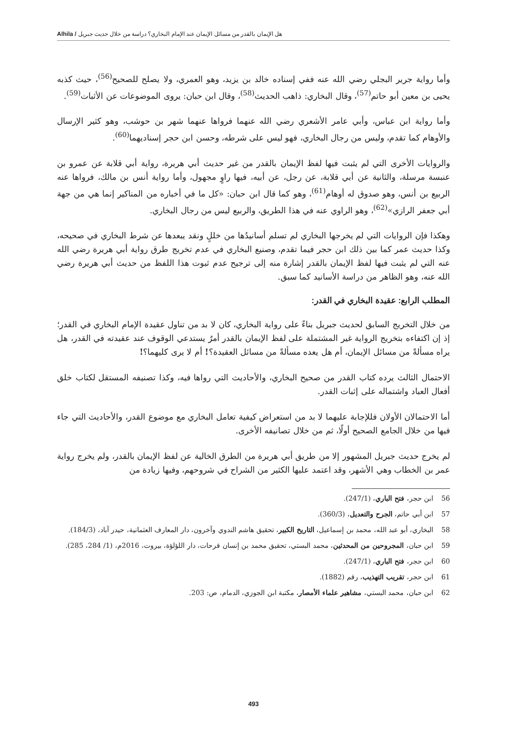هل الإيمان بالقدر من مسائل الإيمان عند الإمام البخاري؟ دراسة من خلال حديث جبريل / Alhila
وأما رواية جرير البجلي رضي الله عنه ففي إسناده خالد بن يزيد، وهو العمري، ولا يصلح للصحيح<sup>(56)</sup>، حيث كذبه يحيى بن معين أبو حاتم<sup>(57)</sup>، وقال البخاري: ذاهب الحديث<sup>(58)</sup>، وقال ابن حبان: يروى الموضوعات عن الأثبات<sup>(59)</sup>.
وأما رواية ابن عباس، وأبي عامر الأشعري رضي الله عنهما فرواها عنهما شهر بن حوشب، وهو كثير الإرسال والأوهام كما تقدم، وليس من رجال البخاري، فهو ليس على شرطه، وحسن ابن حجر إسناديهما<sup>(60)</sup>.
والروايات الأخرى التي لم يثبت فيها لفظ الإيمان بالقدر من غير حديث أبي هريرة، رواية أبي قلابة عن عمرو بن عنبسة مرسلة، والثانية عن أبي قلابة، عن رجل، عن أبيه، فيها راوٍ مجهول، وأما رواية أنس بن مالك، فرواها عنه الربيع بن أنس، وهو صدوق له أوهام<sup>(61)</sup>، وهو كما قال ابن حبان: «كل ما في أخباره من المناكير إنما هي من جهة أبي جعفر الرازي»<sup>(62)</sup>، وهو الراوي عنه في هذا الطريق، والربيع ليس من رجال البخاري.
وهكذا فإن الروايات التي لم يخرجها البخاري لم تسلم أسانيدُها من خللٍ ونقد يبعدها عن شرط البخاري في صحيحه، وكذا حديث عمر كما بين ذلك ابن حجر فيما تقدم، وصنيع البخاري في عدم تخريج طرق رواية أبي هريرة رضي الله عنه التي لم يثبت فيها لفظ الإيمان بالقدر إشارة منه إلى ترجيح عدم ثبوت هذا اللفظ من حديث أبي هريرة رضي الله عنه، وهو الظاهر من دراسة الأسانيد كما سبق.
المطلب الرابع: عقيدة البخاري في القدر:
من خلال التخريج السابق لحديث جبريل بناءً على رواية البخاري، كان لا بد من تناول عقيدة الإمام البخاري في القدر؛ إذ إن اكتفاءه بتخريج الرواية غير المشتملة على لفظ الإيمان بالقدر أمرٌ يستدعي الوقوف عند عقيدته في القدر، هل يراه مسألةً من مسائل الإيمان، أم هل يعده مسألةً من مسائل العقيدة؟! أم لا يرى كليهما؟!
الاحتمال الثالث يرده كتاب القدر من صحيح البخاري، والأحاديث التي رواها فيه، وكذا تصنيفه المستقل لكتاب خلق أفعال العباد واشتماله على إثبات القدر.
أما الاحتمالان الأولان فللإجابة عليهما لا بد من استعراض كيفية تعامل البخاري مع موضوع القدر، والأحاديث التي جاء فيها من خلال الجامع الصحيح أولًا، ثم من خلال تصانيفه الأخرى.
لم يخرج حديث جبريل المشهور إلا من طريق أبي هريرة من الطرق الخالية عن لفظ الإيمان بالقدر، ولم يخرج رواية عمر بن الخطاب وهي الأشهر، وقد اعتمد عليها الكثير من الشراح في شروحهم، وفيها زيادة من
56 ابن حجر، فتح الباري، (247/1).
57 ابن أبي حاتم، الجرح والتعديل، (360/3).
58 البخاري، أبو عبد الله، محمد بن إسماعيل، التاريخ الكبير، تحقيق هاشم الندوي وآخرون، دار المعارف العثمانية، حيدر آباد، (184/3).
59 ابن حبان، المجروحين من المحدثين، محمد البستي، تحقيق محمد بن إنسان فرحات، دار اللؤلؤة، بيروت، 2016م، (1/ 284، 285).
60 ابن حجر، فتح الباري، (247/1).
61 ابن حجر، تقريب التهذيب، رقم (1882).
62 ابن حبان، محمد البستي، مشاهير علماء الأمصار، مكتبة ابن الجوزي، الدمام، ص: 203.
493